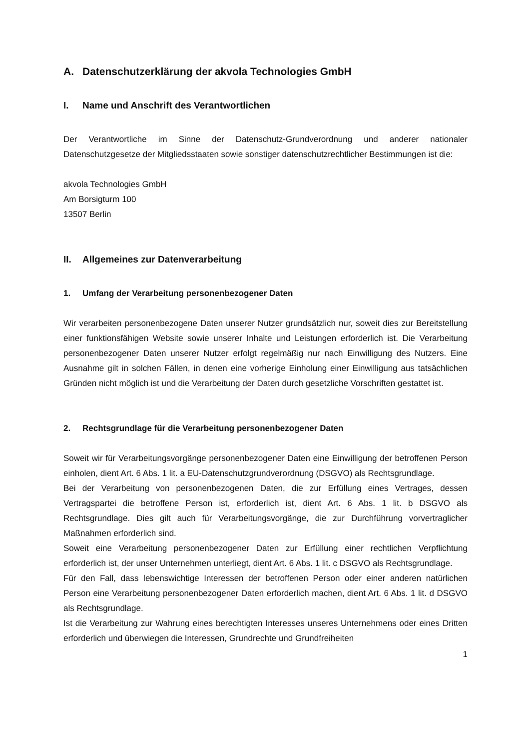A. Datenschutzerklärung der akvola Technologies GmbH
I. Name und Anschrift des Verantwortlichen
Der Verantwortliche im Sinne der Datenschutz-Grundverordnung und anderer nationaler Datenschutzgesetze der Mitgliedsstaaten sowie sonstiger datenschutzrechtlicher Bestimmungen ist die:
akvola Technologies GmbH
Am Borsigturm 100
13507 Berlin
II. Allgemeines zur Datenverarbeitung
1. Umfang der Verarbeitung personenbezogener Daten
Wir verarbeiten personenbezogene Daten unserer Nutzer grundsätzlich nur, soweit dies zur Bereitstellung einer funktionsfähigen Website sowie unserer Inhalte und Leistungen erforderlich ist. Die Verarbeitung personenbezogener Daten unserer Nutzer erfolgt regelmäßig nur nach Einwilligung des Nutzers. Eine Ausnahme gilt in solchen Fällen, in denen eine vorherige Einholung einer Einwilligung aus tatsächlichen Gründen nicht möglich ist und die Verarbeitung der Daten durch gesetzliche Vorschriften gestattet ist.
2. Rechtsgrundlage für die Verarbeitung personenbezogener Daten
Soweit wir für Verarbeitungsvorgänge personenbezogener Daten eine Einwilligung der betroffenen Person einholen, dient Art. 6 Abs. 1 lit. a EU-Datenschutzgrundverordnung (DSGVO) als Rechtsgrundlage.
Bei der Verarbeitung von personenbezogenen Daten, die zur Erfüllung eines Vertrages, dessen Vertragspartei die betroffene Person ist, erforderlich ist, dient Art. 6 Abs. 1 lit. b DSGVO als Rechtsgrundlage. Dies gilt auch für Verarbeitungsvorgänge, die zur Durchführung vorvertraglicher Maßnahmen erforderlich sind.
Soweit eine Verarbeitung personenbezogener Daten zur Erfüllung einer rechtlichen Verpflichtung erforderlich ist, der unser Unternehmen unterliegt, dient Art. 6 Abs. 1 lit. c DSGVO als Rechtsgrundlage.
Für den Fall, dass lebenswichtige Interessen der betroffenen Person oder einer anderen natürlichen Person eine Verarbeitung personenbezogener Daten erforderlich machen, dient Art. 6 Abs. 1 lit. d DSGVO als Rechtsgrundlage.
Ist die Verarbeitung zur Wahrung eines berechtigten Interesses unseres Unternehmens oder eines Dritten erforderlich und überwiegen die Interessen, Grundrechte und Grundfreiheiten
1